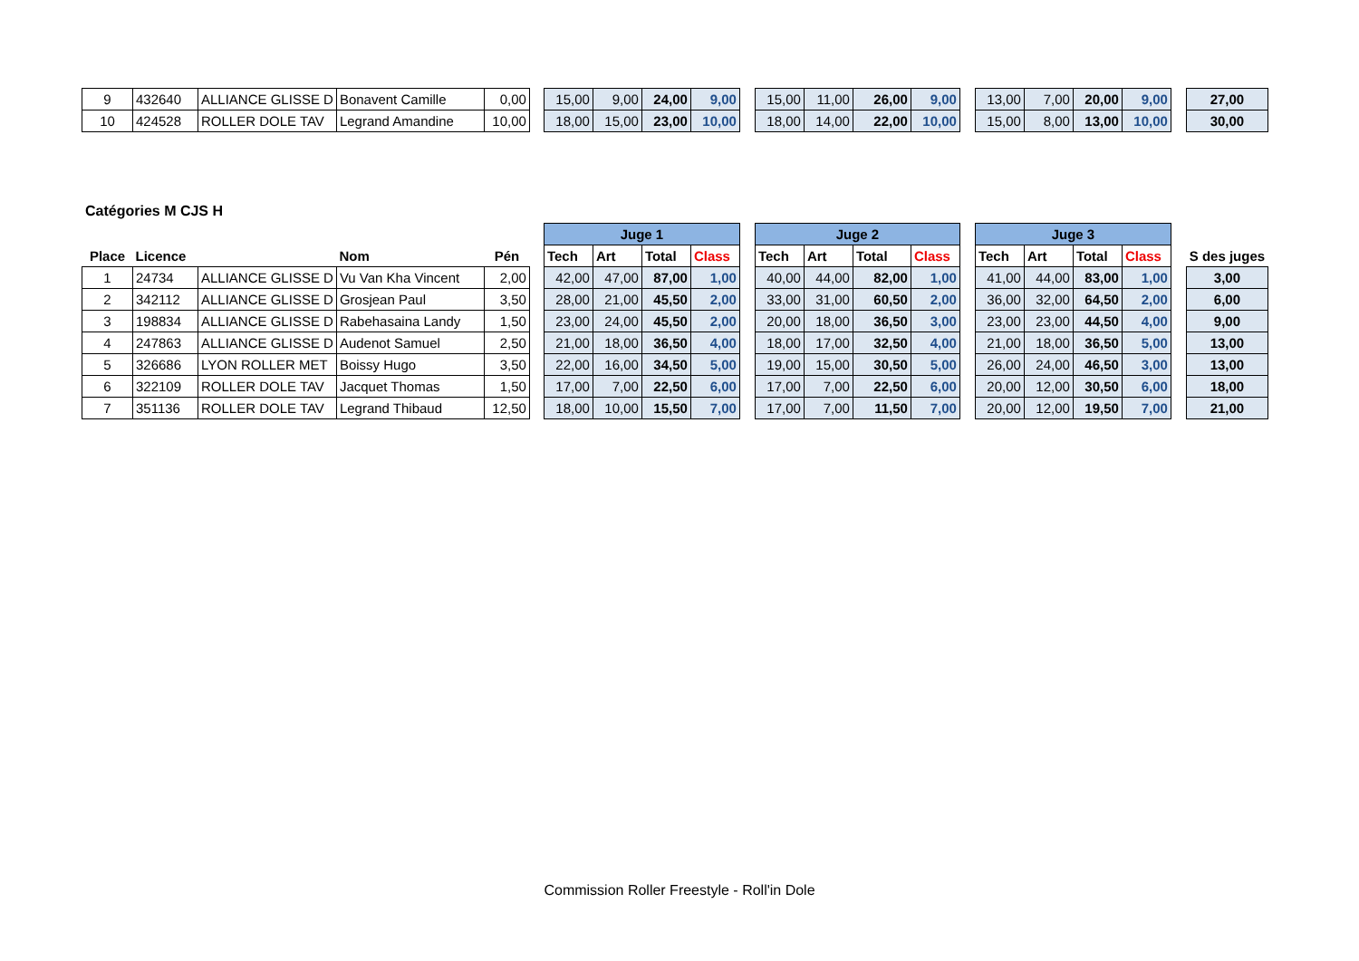| 9 | 432640 | ALLIANCE GLISSE D | Bonavent Camille | 0,00 | | 15,00 | 9,00 | 24,00 | 9,00 | | 15,00 | 11,00 | 26,00 | 9,00 | | 13,00 | 7,00 | 20,00 | 9,00 | | 27,00 |
| 10 | 424528 | ROLLER DOLE TAV | Legrand Amandine | 10,00 | | 18,00 | 15,00 | 23,00 | 10,00 | | 18,00 | 14,00 | 22,00 | 10,00 | | 15,00 | 8,00 | 13,00 | 10,00 | | 30,00 |
Catégories M CJS H
| | | | | | | Juge 1 | | | | | Juge 2 | | | | | Juge 3 | | | | | |
| Place | Licence | | Nom | Pén | | Tech | Art | Total | Class | | Tech | Art | Total | Class | | Tech | Art | Total | Class | | S des juges |
| 1 | 24734 | ALLIANCE GLISSE D | Vu Van Kha Vincent | 2,00 | | 42,00 | 47,00 | 87,00 | 1,00 | | 40,00 | 44,00 | 82,00 | 1,00 | | 41,00 | 44,00 | 83,00 | 1,00 | | 3,00 |
| 2 | 342112 | ALLIANCE GLISSE D | Grosjean Paul | 3,50 | | 28,00 | 21,00 | 45,50 | 2,00 | | 33,00 | 31,00 | 60,50 | 2,00 | | 36,00 | 32,00 | 64,50 | 2,00 | | 6,00 |
| 3 | 198834 | ALLIANCE GLISSE D | Rabehasaina Landy | 1,50 | | 23,00 | 24,00 | 45,50 | 2,00 | | 20,00 | 18,00 | 36,50 | 3,00 | | 23,00 | 23,00 | 44,50 | 4,00 | | 9,00 |
| 4 | 247863 | ALLIANCE GLISSE D | Audenot Samuel | 2,50 | | 21,00 | 18,00 | 36,50 | 4,00 | | 18,00 | 17,00 | 32,50 | 4,00 | | 21,00 | 18,00 | 36,50 | 5,00 | | 13,00 |
| 5 | 326686 | LYON ROLLER MET | Boissy Hugo | 3,50 | | 22,00 | 16,00 | 34,50 | 5,00 | | 19,00 | 15,00 | 30,50 | 5,00 | | 26,00 | 24,00 | 46,50 | 3,00 | | 13,00 |
| 6 | 322109 | ROLLER DOLE TAV | Jacquet Thomas | 1,50 | | 17,00 | 7,00 | 22,50 | 6,00 | | 17,00 | 7,00 | 22,50 | 6,00 | | 20,00 | 12,00 | 30,50 | 6,00 | | 18,00 |
| 7 | 351136 | ROLLER DOLE TAV | Legrand Thibaud | 12,50 | | 18,00 | 10,00 | 15,50 | 7,00 | | 17,00 | 7,00 | 11,50 | 7,00 | | 20,00 | 12,00 | 19,50 | 7,00 | | 21,00 |
Commission Roller Freestyle - Roll'in Dole